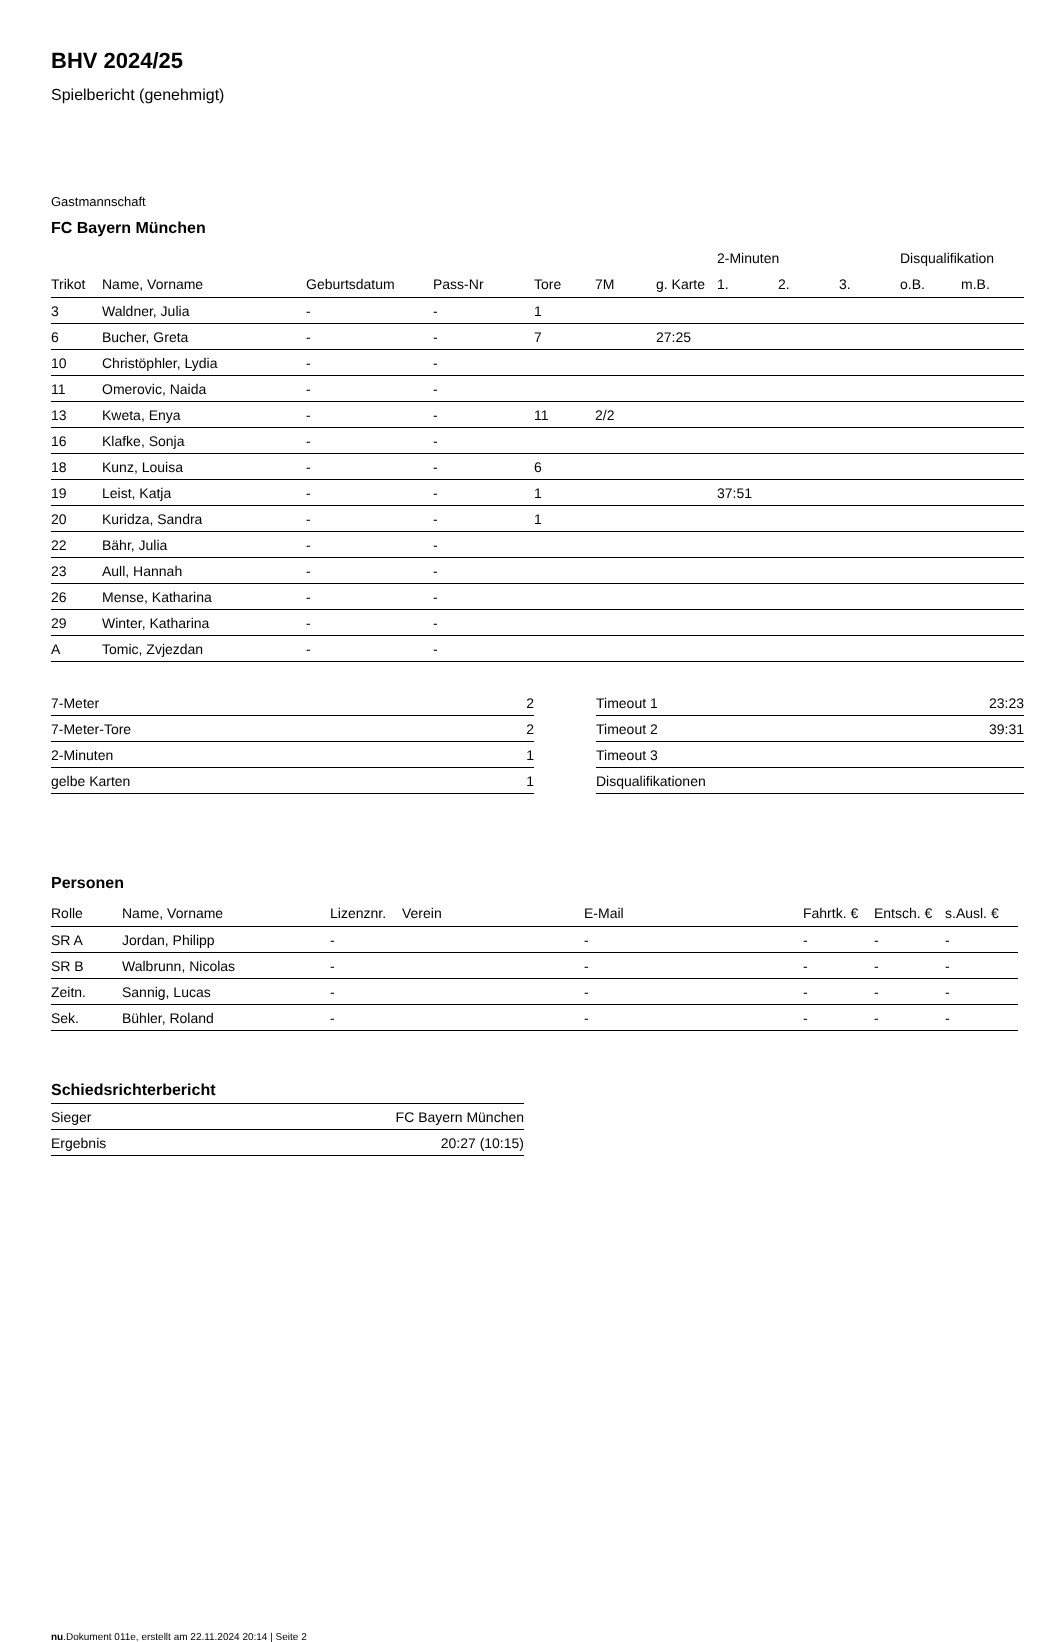BHV 2024/25
Spielbericht (genehmigt)
Gastmannschaft
FC Bayern München
| | | | | | | | 2-Minuten | | | Disqualifikation | |
| --- | --- | --- | --- | --- | --- | --- | --- | --- | --- | --- | --- |
| Trikot | Name, Vorname | Geburtsdatum | Pass-Nr | Tore | 7M | g. Karte | 1. | 2. | 3. | o.B. | m.B. |
| 3 | Waldner, Julia | - | - | 1 | | | | | | | |
| 6 | Bucher, Greta | - | - | 7 | | 27:25 | | | | | |
| 10 | Christöphler, Lydia | - | - | | | | | | | | |
| 11 | Omerovic, Naida | - | - | | | | | | | | |
| 13 | Kweta, Enya | - | - | 11 | 2/2 | | | | | | |
| 16 | Klafke, Sonja | - | - | | | | | | | | |
| 18 | Kunz, Louisa | - | - | 6 | | | | | | | |
| 19 | Leist, Katja | - | - | 1 | | | 37:51 | | | | |
| 20 | Kuridza, Sandra | - | - | 1 | | | | | | | |
| 22 | Bähr, Julia | - | - | | | | | | | | |
| 23 | Aull, Hannah | - | - | | | | | | | | |
| 26 | Mense, Katharina | - | - | | | | | | | | |
| 29 | Winter, Katharina | - | - | | | | | | | | |
| A | Tomic, Zvjezdan | - | - | | | | | | | | |
| 7-Meter | 2 |
| 7-Meter-Tore | 2 |
| 2-Minuten | 1 |
| gelbe Karten | 1 |
| Timeout 1 | 23:23 |
| Timeout 2 | 39:31 |
| Timeout 3 | |
| Disqualifikationen | |
Personen
| Rolle | Name, Vorname | Lizenznr. | Verein | E-Mail | Fahrtk. € | Entsch. € | s.Ausl. € |
| --- | --- | --- | --- | --- | --- | --- | --- |
| SR A | Jordan, Philipp | - | | - | - | - | - |
| SR B | Walbrunn, Nicolas | - | | - | - | - | - |
| Zeitn. | Sannig, Lucas | - | | - | - | - | - |
| Sek. | Bühler, Roland | - | | - | - | - | - |
Schiedsrichterbericht
| Sieger | FC Bayern München |
| Ergebnis | 20:27 (10:15) |
nu.Dokument 011e, erstellt am 22.11.2024 20:14 | Seite 2